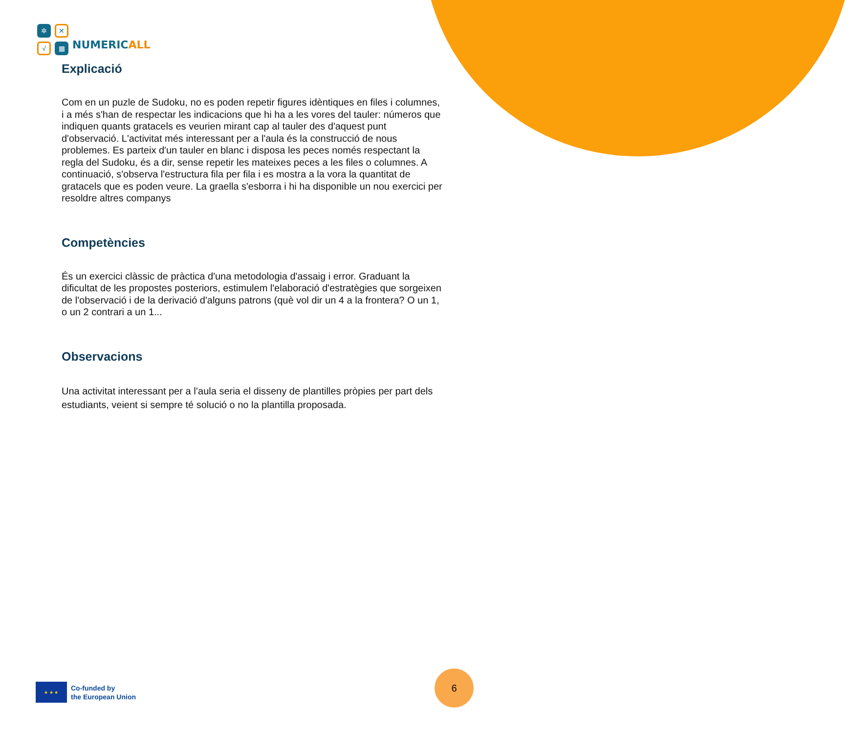✲
✕
√
▦
NUMERICALL
Explicació
Com en un puzle de Sudoku, no es poden repetir figures idèntiques en files i columnes, i a més s'han de respectar les indicacions que hi ha a les vores del tauler: números que indiquen quants gratacels es veurien mirant cap al tauler des d'aquest punt d'observació. L'activitat més interessant per a l'aula és la construcció de nous problemes. Es parteix d'un tauler en blanc i disposa les peces només respectant la regla del Sudoku, és a dir, sense repetir les mateixes peces a les files o columnes. A continuació, s'observa l'estructura fila per fila i es mostra a la vora la quantitat de gratacels que es poden veure. La graella s'esborra i hi ha disponible un nou exercici per resoldre altres companys
Competències
És un exercici clàssic de pràctica d'una metodologia d'assaig i error. Graduant la dificultat de les propostes posteriors, estimulem l'elaboració d'estratègies que sorgeixen de l'observació i de la derivació d'alguns patrons (què vol dir un 4 a la frontera? O un 1, o un 2 contrari a un 1...
Observacions
Una activitat interessant per a l’aula seria el disseny de plantilles pròpies per part dels estudiants, veient si sempre té solució o no la plantilla proposada.
★ ★ ★
Co-funded by
the European Union
6